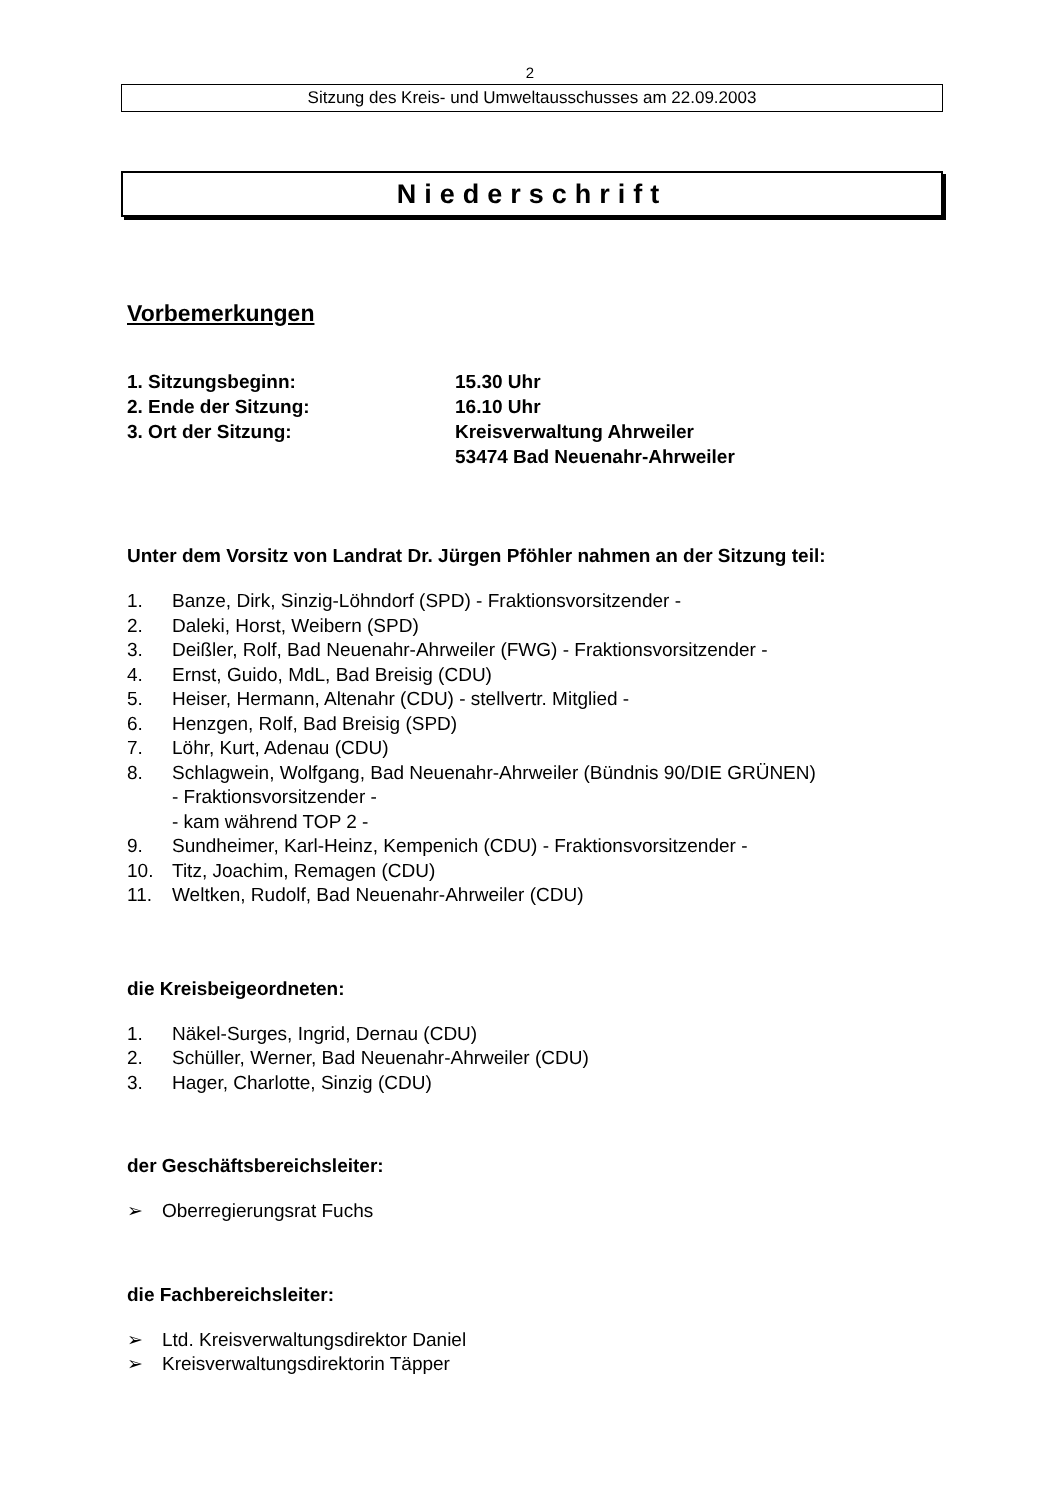2
Sitzung des Kreis- und Umweltausschusses am 22.09.2003
Niederschrift
Vorbemerkungen
1. Sitzungsbeginn: 15.30 Uhr
2. Ende der Sitzung: 16.10 Uhr
3. Ort der Sitzung: Kreisverwaltung Ahrweiler
53474 Bad Neuenahr-Ahrweiler
Unter dem Vorsitz von Landrat Dr. Jürgen Pföhler nahmen an der Sitzung teil:
1. Banze, Dirk, Sinzig-Löhndorf (SPD) - Fraktionsvorsitzender -
2. Daleki, Horst, Weibern (SPD)
3. Deißler, Rolf, Bad Neuenahr-Ahrweiler (FWG) - Fraktionsvorsitzender -
4. Ernst, Guido, MdL, Bad Breisig (CDU)
5. Heiser, Hermann, Altenahr (CDU) - stellvertr. Mitglied -
6. Henzgen, Rolf, Bad Breisig (SPD)
7. Löhr, Kurt, Adenau (CDU)
8. Schlagwein, Wolfgang, Bad Neuenahr-Ahrweiler (Bündnis 90/DIE GRÜNEN)
- Fraktionsvorsitzender -
- kam während TOP 2 -
9. Sundheimer, Karl-Heinz, Kempenich (CDU) - Fraktionsvorsitzender -
10. Titz, Joachim, Remagen (CDU)
11. Weltken, Rudolf, Bad Neuenahr-Ahrweiler (CDU)
die Kreisbeigeordneten:
1. Näkel-Surges, Ingrid, Dernau (CDU)
2. Schüller, Werner, Bad Neuenahr-Ahrweiler (CDU)
3. Hager, Charlotte, Sinzig (CDU)
der Geschäftsbereichsleiter:
➢ Oberregierungsrat Fuchs
die Fachbereichsleiter:
➢ Ltd. Kreisverwaltungsdirektor Daniel
➢ Kreisverwaltungsdirektorin Täpper